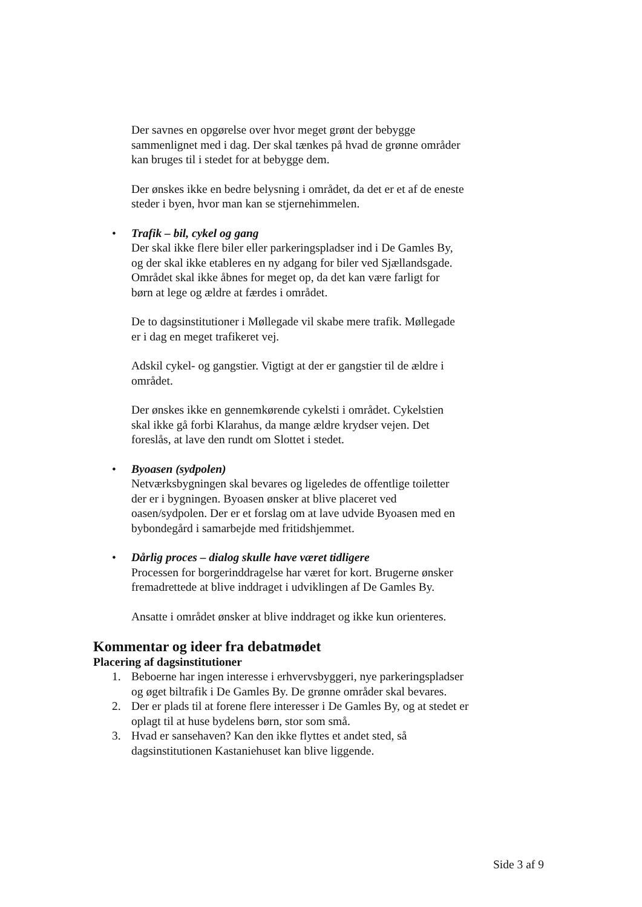Der savnes en opgørelse over hvor meget grønt der bebygge sammenlignet med i dag. Der skal tænkes på hvad de grønne områder kan bruges til i stedet for at bebygge dem.
Der ønskes ikke en bedre belysning i området, da det er et af de eneste steder i byen, hvor man kan se stjernehimmelen.
• Trafik – bil, cykel og gang
Der skal ikke flere biler eller parkeringspladser ind i De Gamles By, og der skal ikke etableres en ny adgang for biler ved Sjællandsgade. Området skal ikke åbnes for meget op, da det kan være farligt for børn at lege og ældre at færdes i området.
De to dagsinstitutioner i Møllegade vil skabe mere trafik. Møllegade er i dag en meget trafikeret vej.
Adskil cykel- og gangstier. Vigtigt at der er gangstier til de ældre i området.
Der ønskes ikke en gennemkørende cykelsti i området. Cykelstien skal ikke gå forbi Klarahus, da mange ældre krydser vejen. Det foreslås, at lave den rundt om Slottet i stedet.
• Byoasen (sydpolen)
Netværksbygningen skal bevares og ligeledes de offentlige toiletter der er i bygningen. Byoasen ønsker at blive placeret ved oasen/sydpolen. Der er et forslag om at lave udvide Byoasen med en bybondegård i samarbejde med fritidshjemmet.
• Dårlig proces – dialog skulle have været tidligere
Processen for borgerinddragelse har været for kort. Brugerne ønsker fremadrettede at blive inddraget i udviklingen af De Gamles By.
Ansatte i området ønsker at blive inddraget og ikke kun orienteres.
Kommentar og ideer fra debatmødet
Placering af dagsinstitutioner
1. Beboerne har ingen interesse i erhvervsbyggeri, nye parkeringspladser og øget biltrafik i De Gamles By. De grønne områder skal bevares.
2. Der er plads til at forene flere interesser i De Gamles By, og at stedet er oplagt til at huse bydelens børn, stor som små.
3. Hvad er sansehaven? Kan den ikke flyttes et andet sted, så dagsinstitutionen Kastaniehuset kan blive liggende.
Side 3 af 9